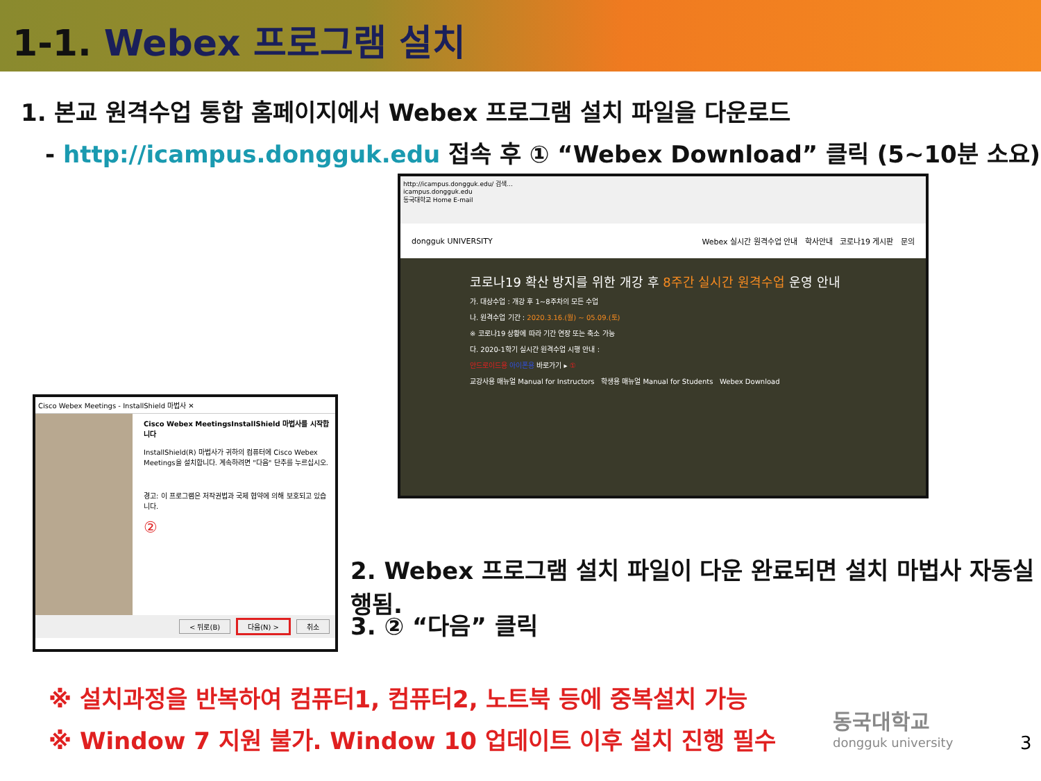1-1. Webex 프로그램 설치
1. 본교 원격수업 통합 홈페이지에서 Webex 프로그램 설치 파일을 다운로드
- http://icampus.dongguk.edu 접속 후 ① “Webex Download” 클릭 (5~10분 소요)
http://icampus.dongguk.edu/ 검색...
icampus.dongguk.edu
동국대학교 Home E-mail
dongguk UNIVERSITY Webex 실시간 원격수업 안내 학사안내 코로나19 게시판 문의
코로나19 확산 방지를 위한 개강 후 8주간 실시간 원격수업 운영 안내
가. 대상수업 : 개강 후 1~8주차의 모든 수업
나. 원격수업 기간 : 2020.3.16.(월) ~ 05.09.(토)
※ 코로나19 상황에 따라 기간 연장 또는 축소 가능
다. 2020-1학기 실시간 원격수업 시행 안내 :
안드로이드용 아이폰용 바로가기 ▸ ①
교강사용 매뉴얼 Manual for Instructors 학생용 매뉴얼 Manual for Students Webex Download
Cisco Webex Meetings - InstallShield 마법사 ✕
Cisco Webex MeetingsInstallShield 마법사를 시작합니다
InstallShield(R) 마법사가 귀하의 컴퓨터에 Cisco Webex Meetings을 설치합니다. 계속하려면 "다음" 단추를 누르십시오.
경고: 이 프로그램은 저작권법과 국제 협약에 의해 보호되고 있습니다.
②
< 뒤로(B) 다음(N) > 취소
2. Webex 프로그램 설치 파일이 다운 완료되면 설치 마법사 자동실행됨.
3. ② “다음” 클릭
※ 설치과정을 반복하여 컴퓨터1, 컴퓨터2, 노트북 등에 중복설치 가능
※ Window 7 지원 불가. Window 10 업데이트 이후 설치 진행 필수
동국대학교
dongguk university
3